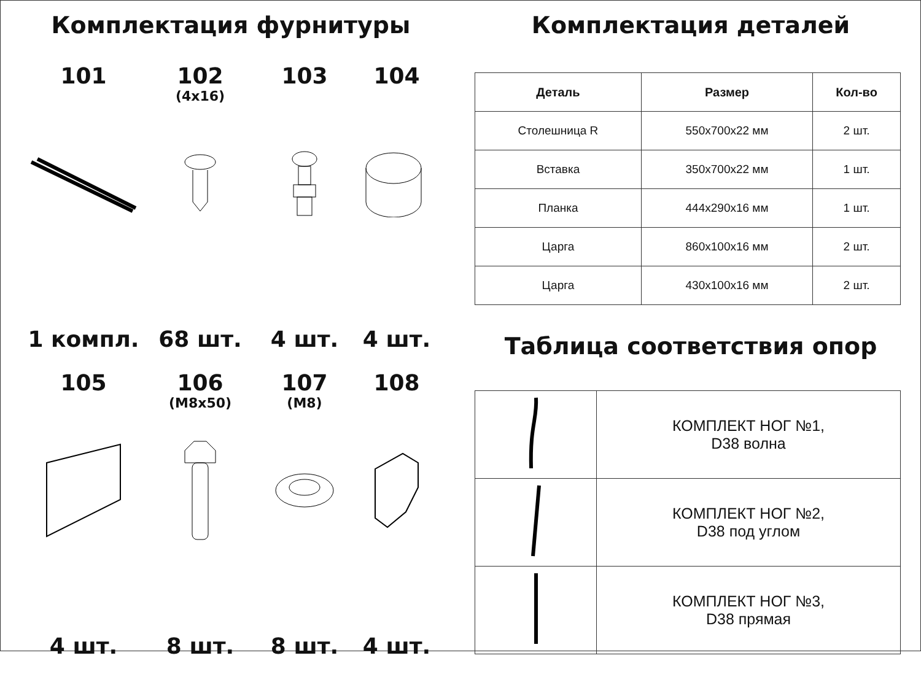Комплектация фурнитуры
101
1 компл.
102
(4x16)
68 шт.
103
4 шт.
104
4 шт.
105
4 шт.
106
(M8x50)
8 шт.
107
(M8)
8 шт.
108
4 шт.
Комплектация деталей
| Деталь | Размер | Кол-во |
| --- | --- | --- |
| Столешница R | 550x700x22 мм | 2 шт. |
| Вставка | 350x700x22 мм | 1 шт. |
| Планка | 444x290x16 мм | 1 шт. |
| Царга | 860x100x16 мм | 2 шт. |
| Царга | 430x100x16 мм | 2 шт. |
Таблица соответствия опор
| | КОМПЛЕКТ НОГ №1, D38 волна |
| | КОМПЛЕКТ НОГ №2, D38 под углом |
| | КОМПЛЕКТ НОГ №3, D38 прямая |